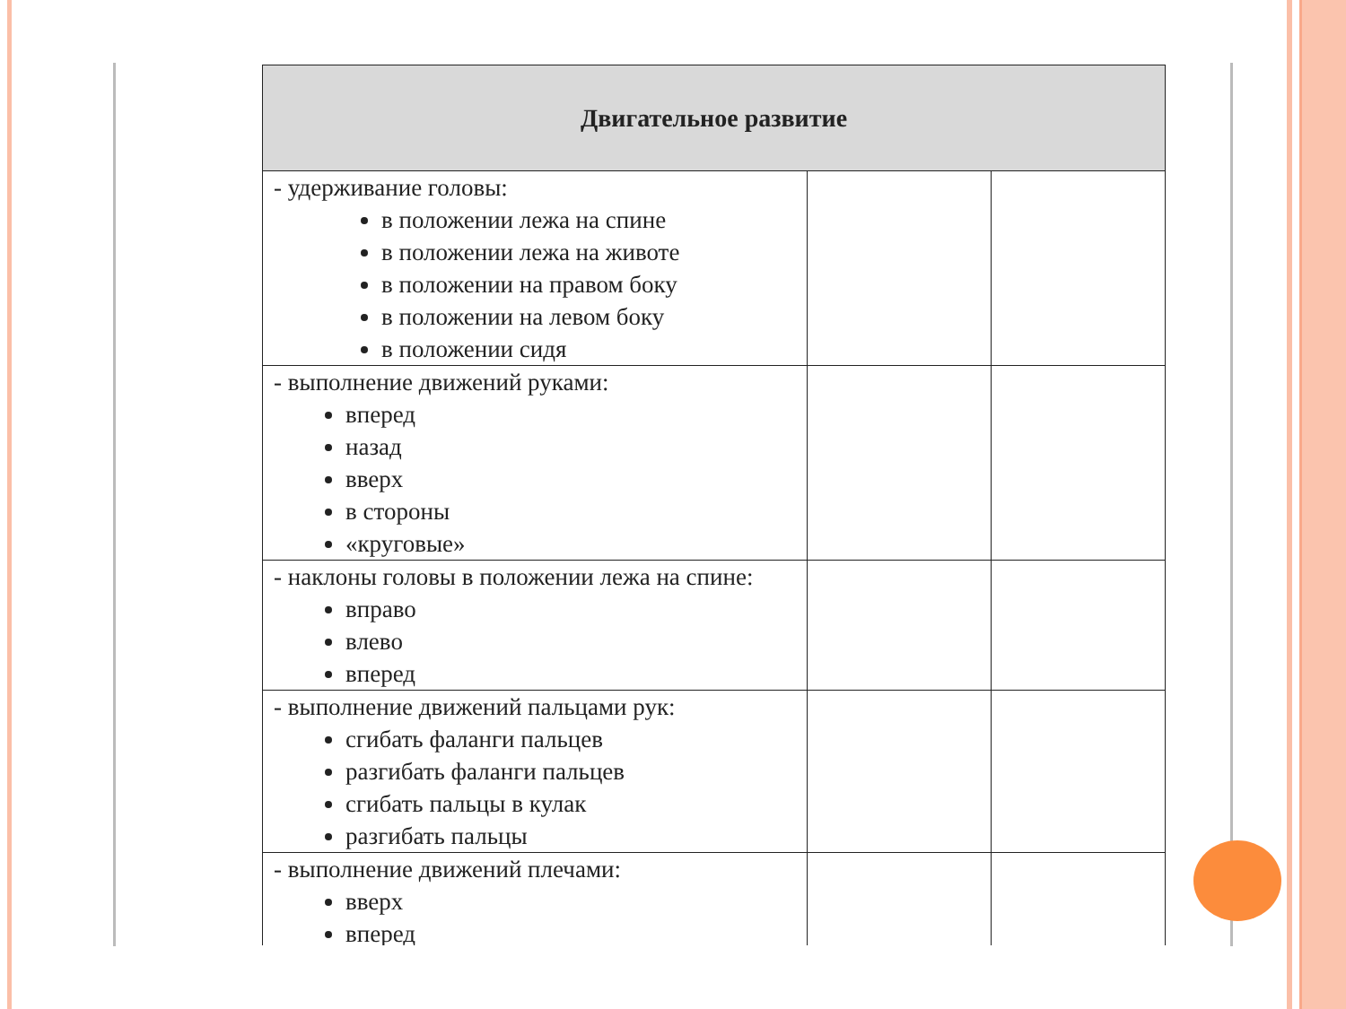| Двигательное развитие | | |
| --- | --- | --- |
| - удерживание головы: в положении лежа на спине в положении лежа на животе в положении на правом боку в положении на левом боку в положении сидя | | |
| - выполнение движений руками: вперед назад вверх в стороны «круговые» | | |
| - наклоны головы в положении лежа на спине: вправо влево вперед | | |
| - выполнение движений пальцами рук: сгибать фаланги пальцев разгибать фаланги пальцев сгибать пальцы в кулак разгибать пальцы | | |
| - выполнение движений плечами: вверх вперед | | |